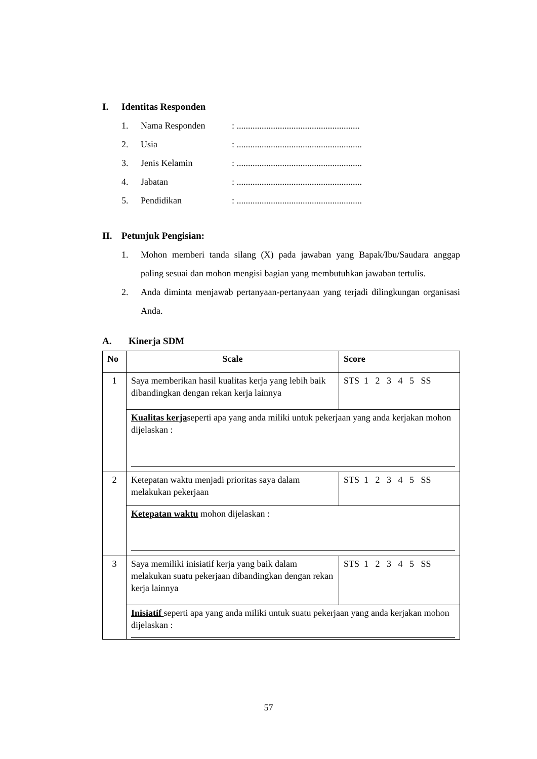I. Identitas Responden
1. Nama Responden: ......................................................
2. Usia: .......................................................
3. Jenis Kelamin: .......................................................
4. Jabatan: .......................................................
5. Pendidikan: .......................................................
II. Petunjuk Pengisian:
1. Mohon memberi tanda silang (X) pada jawaban yang Bapak/Ibu/Saudara anggap paling sesuai dan mohon mengisi bagian yang membutuhkan jawaban tertulis.
2. Anda diminta menjawab pertanyaan-pertanyaan yang terjadi dilingkungan organisasi Anda.
A. Kinerja SDM
| No | Scale | Score |
| --- | --- | --- |
| 1 | Saya memberikan hasil kualitas kerja yang lebih baik dibandingkan dengan rekan kerja lainnya | STS 1 2 3 4 5 SS |
| | Kualitas kerja seperti apa yang anda miliki untuk pekerjaan yang anda kerjakan mohon dijelaskan : | |
| 2 | Ketepatan waktu menjadi prioritas saya dalam melakukan pekerjaan | STS 1 2 3 4 5 SS |
| | Ketepatan waktu mohon dijelaskan : | |
| 3 | Saya memiliki inisiatif kerja yang baik dalam melakukan suatu pekerjaan dibandingkan dengan rekan kerja lainnya | STS 1 2 3 4 5 SS |
| | Inisiatif seperti apa yang anda miliki untuk suatu pekerjaan yang anda kerjakan mohon dijelaskan : | |
57